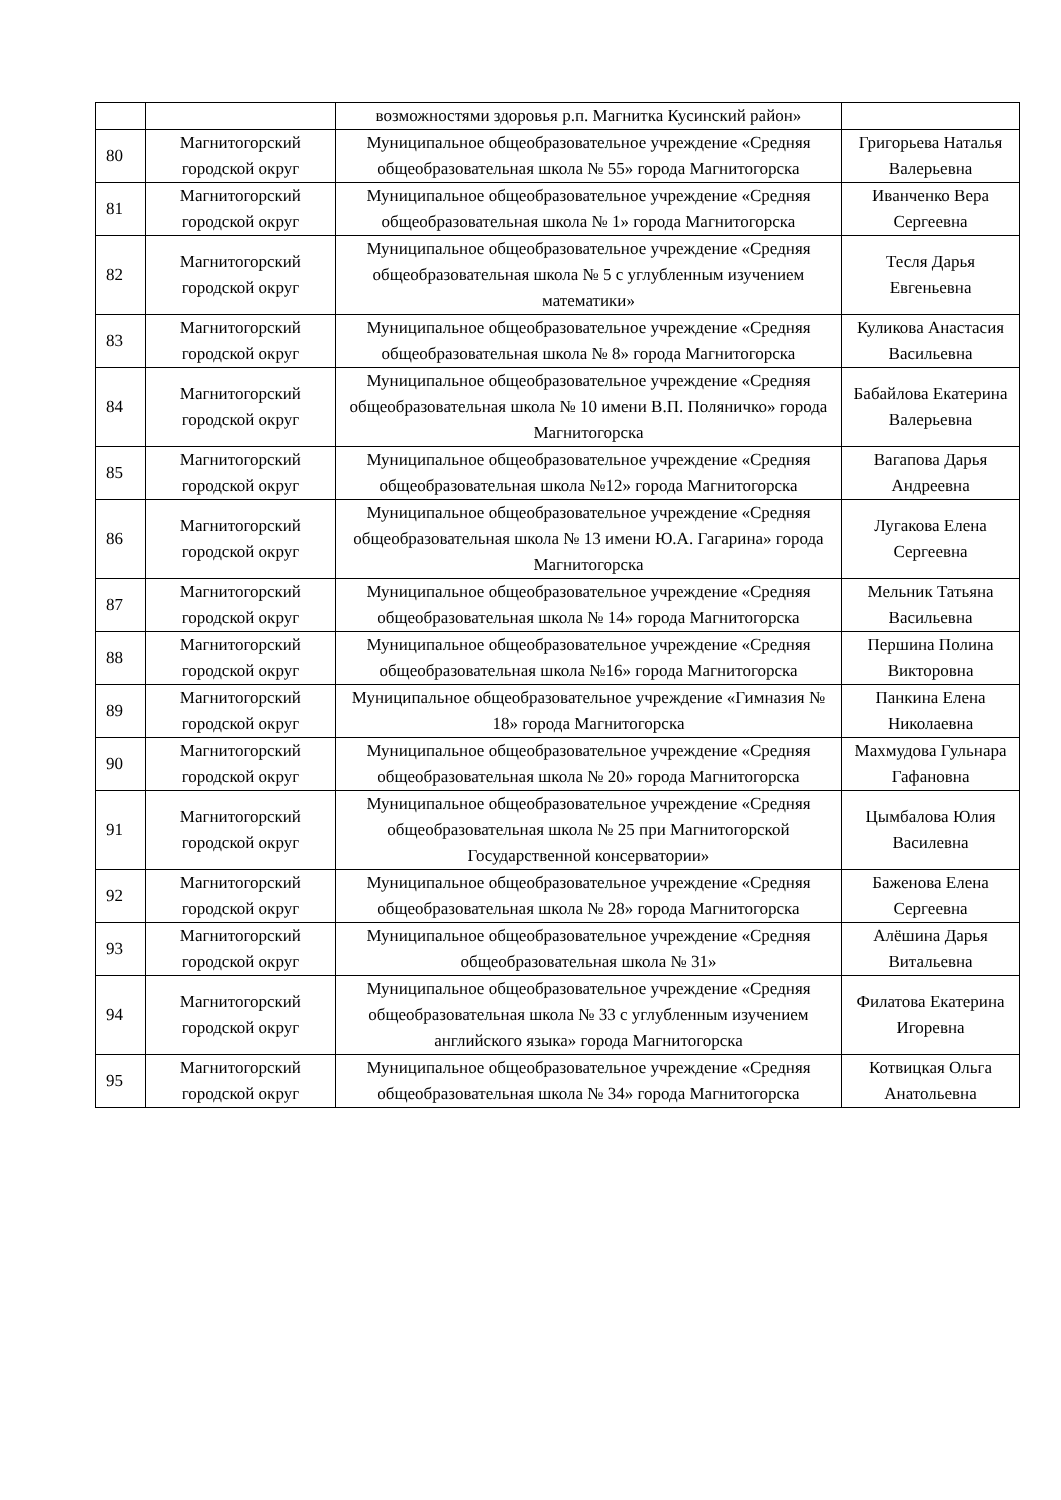| | | возможностями здоровья р.п. Магнитка Кусинский район» | |
| 80 | Магнитогорский городской округ | Муниципальное общеобразовательное учреждение «Средняя общеобразовательная школа № 55» города Магнитогорска | Григорьева Наталья Валерьевна |
| 81 | Магнитогорский городской округ | Муниципальное общеобразовательное учреждение «Средняя общеобразовательная школа № 1» города Магнитогорска | Иванченко Вера Сергеевна |
| 82 | Магнитогорский городской округ | Муниципальное общеобразовательное учреждение «Средняя общеобразовательная школа № 5 с углубленным изучением математики» | Тесля Дарья Евгеньевна |
| 83 | Магнитогорский городской округ | Муниципальное общеобразовательное учреждение «Средняя общеобразовательная школа № 8» города Магнитогорска | Куликова Анастасия Васильевна |
| 84 | Магнитогорский городской округ | Муниципальное общеобразовательное учреждение «Средняя общеобразовательная школа № 10 имени В.П. Поляничко» города Магнитогорска | Бабайлова Екатерина Валерьевна |
| 85 | Магнитогорский городской округ | Муниципальное общеобразовательное учреждение «Средняя общеобразовательная школа №12» города Магнитогорска | Вагапова Дарья Андреевна |
| 86 | Магнитогорский городской округ | Муниципальное общеобразовательное учреждение «Средняя общеобразовательная школа № 13 имени Ю.А. Гагарина» города Магнитогорска | Лугакова Елена Сергеевна |
| 87 | Магнитогорский городской округ | Муниципальное общеобразовательное учреждение «Средняя общеобразовательная школа № 14» города Магнитогорска | Мельник Татьяна Васильевна |
| 88 | Магнитогорский городской округ | Муниципальное общеобразовательное учреждение «Средняя общеобразовательная школа №16» города Магнитогорска | Першина Полина Викторовна |
| 89 | Магнитогорский городской округ | Муниципальное общеобразовательное учреждение «Гимназия № 18» города Магнитогорска | Панкина Елена Николаевна |
| 90 | Магнитогорский городской округ | Муниципальное общеобразовательное учреждение «Средняя общеобразовательная школа № 20» города Магнитогорска | Махмудова Гульнара Гафановна |
| 91 | Магнитогорский городской округ | Муниципальное общеобразовательное учреждение «Средняя общеобразовательная школа № 25 при Магнитогорской Государственной консерватории» | Цымбалова Юлия Василевна |
| 92 | Магнитогорский городской округ | Муниципальное общеобразовательное учреждение «Средняя общеобразовательная школа № 28» города Магнитогорска | Баженова Елена Сергеевна |
| 93 | Магнитогорский городской округ | Муниципальное общеобразовательное учреждение «Средняя общеобразовательная школа № 31» | Алёшина Дарья Витальевна |
| 94 | Магнитогорский городской округ | Муниципальное общеобразовательное учреждение «Средняя общеобразовательная школа № 33 с углубленным изучением английского языка» города Магнитогорска | Филатова Екатерина Игоревна |
| 95 | Магнитогорский городской округ | Муниципальное общеобразовательное учреждение «Средняя общеобразовательная школа № 34» города Магнитогорска | Котвицкая Ольга Анатольевна |